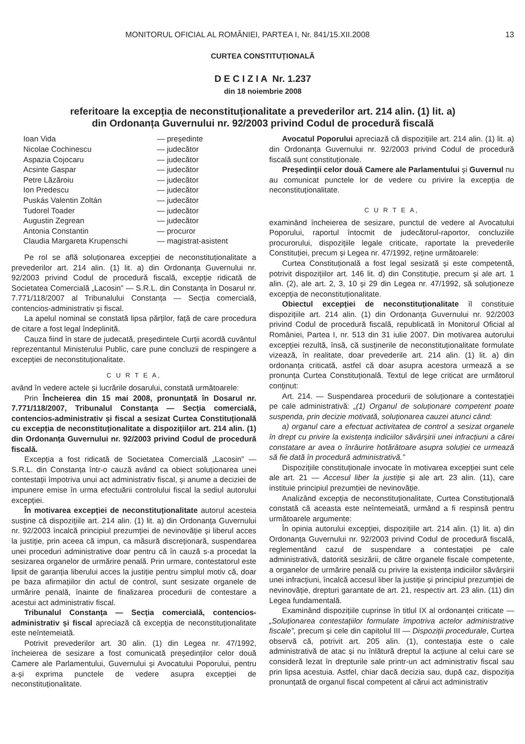MONITORUL OFICIAL AL ROMÂNIEI, PARTEA I, Nr. 841/15.XII.2008 13
CURTEA CONSTITUȚIONALĂ
D E C I Z I A Nr. 1.237
din 18 noiembrie 2008
referitoare la excepția de neconstituționalitate a prevederilor art. 214 alin. (1) lit. a)
din Ordonanța Guvernului nr. 92/2003 privind Codul de procedură fiscală
| Ioan Vida | — președinte |
| Nicolae Cochinescu | — judecător |
| Aspazia Cojocaru | — judecător |
| Acsinte Gaspar | — judecător |
| Petre Lăzăroiu | — judecător |
| Ion Predescu | — judecător |
| Puskás Valentin Zoltán | — judecător |
| Tudorel Toader | — judecător |
| Augustin Zegrean | — judecător |
| Antonia Constantin | — procuror |
| Claudia Margareta Krupenschi | — magistrat-asistent |
Pe rol se află soluționarea excepției de neconstituționalitate a prevederilor art. 214 alin. (1) lit. a) din Ordonanța Guvernului nr. 92/2003 privind Codul de procedură fiscală, excepție ridicată de Societatea Comercială „Lacosin” — S.R.L. din Constanța în Dosarul nr. 7.771/118/2007 al Tribunalului Constanța — Secția comercială, contencios-administrativ și fiscal.
La apelul nominal se constată lipsa părților, față de care procedura de citare a fost legal îndeplinită.
Cauza fiind în stare de judecată, președintele Curții acordă cuvântul reprezentantul Ministerului Public, care pune concluzii de respingere a excepției de neconstituționalitate.
C U R T E A,
având în vedere actele și lucrările dosarului, constată următoarele:
Prin Încheierea din 15 mai 2008, pronunțată în Dosarul nr. 7.771/118/2007, Tribunalul Constanța — Secția comercială, contencios-administrativ și fiscal a sesizat Curtea Constituțională cu excepția de neconstituționalitate a dispozițiilor art. 214 alin. (1) din Ordonanța Guvernului nr. 92/2003 privind Codul de procedură fiscală.
Excepția a fost ridicată de Societatea Comercială „Lacosin” — S.R.L. din Constanța într-o cauză având ca obiect soluționarea unei contestații împotriva unui act administrativ fiscal, și anume a deciziei de impunere emise în urma efectuării controlului fiscal la sediul autorului excepției.
În motivarea excepției de neconstituționalitate autorul acesteia susține că dispozițiile art. 214 alin. (1) lit. a) din Ordonanța Guvernului nr. 92/2003 încalcă principiul prezumției de nevinovăție și liberul acces la justiție, prin aceea că impun, ca măsură discreționară, suspendarea unei proceduri administrative doar pentru că în cauză s-a procedat la sesizarea organelor de urmărire penală. Prin urmare, contestatorul este lipsit de garanția liberului acces la justiție pentru simplul motiv că, doar pe baza afirmațiilor din actul de control, sunt sesizate organele de urmărire penală, înainte de finalizarea procedurii de contestare a acestui act administrativ fiscal.
Tribunalul Constanța — Secția comercială, contencios-administrativ și fiscal apreciază că excepția de neconstituționalitate este neîntemeiată.
Potrivit prevederilor art. 30 alin. (1) din Legea nr. 47/1992, încheierea de sesizare a fost comunicată președinților celor două Camere ale Parlamentului, Guvernului și Avocatului Poporului, pentru a-și exprima punctele de vedere asupra excepției de neconstituționalitate.
Avocatul Poporului apreciază că dispozițiile art. 214 alin. (1) lit. a) din Ordonanța Guvernului nr. 92/2003 privind Codul de procedură fiscală sunt constituționale.
Președinții celor două Camere ale Parlamentului și Guvernul nu au comunicat punctele lor de vedere cu privire la excepția de neconstituționalitate.
C U R T E A,
examinând încheierea de sesizare, punctul de vedere al Avocatului Poporului, raportul întocmit de judecătorul-raportor, concluziile procurorului, dispozițiile legale criticate, raportate la prevederile Constituției, precum și Legea nr. 47/1992, reține următoarele:
Curtea Constituțională a fost legal sesizată și este competentă, potrivit dispozițiilor art. 146 lit. d) din Constituție, precum și ale art. 1 alin. (2), ale art. 2, 3, 10 și 29 din Legea nr. 47/1992, să soluționeze excepția de neconstituționalitate.
Obiectul excepției de neconstituționalitate îl constituie dispozițiile art. 214 alin. (1) din Ordonanța Guvernului nr. 92/2003 privind Codul de procedură fiscală, republicată în Monitorul Oficial al României, Partea I, nr. 513 din 31 iulie 2007. Din motivarea autorului excepției rezultă, însă, că susținerile de neconstituționalitate formulate vizează, în realitate, doar prevederile art. 214 alin. (1) lit. a) din ordonanța criticată, astfel că doar asupra acestora urmează a se pronunța Curtea Constituțională. Textul de lege criticat are următorul conținut:
Art. 214. — Suspendarea procedurii de soluționare a contestației pe cale administrativă: „(1) Organul de soluționare competent poate suspenda, prin decizie motivată, soluționarea cauzei atunci când:
a) organul care a efectuat activitatea de control a sesizat organele în drept cu privire la existența indiciilor săvârșirii unei infracțiuni a cărei constatare ar avea o înrâurire hotărâtoare asupra soluției ce urmează să fie dată în procedură administrativă.”
Dispozițiile constituționale invocate în motivarea excepției sunt cele ale art. 21 — Accesul liber la justiție și ale art. 23 alin. (11), care instituie principiul prezumției de nevinovăție.
Analizând excepția de neconstituționalitate, Curtea Constituțională constată că aceasta este neîntemeiată, urmând a fi respinsă pentru următoarele argumente:
În opinia autorului excepției, dispozițiile art. 214 alin. (1) lit. a) din Ordonanța Guvernului nr. 92/2003 privind Codul de procedură fiscală, reglementând cazul de suspendare a contestației pe cale administrativă, datorită sesizării, de către organele fiscale competente, a organelor de urmărire penală cu privire la existența indiciilor săvârșirii unei infracțiuni, încalcă accesul liber la justiție și principiul prezumției de nevinovăție, drepturi garantate de art. 21, respectiv art. 23 alin. (11) din Legea fundamentală.
Examinând dispozițiile cuprinse în titlul IX al ordonanței criticate — „Soluționarea contestațiilor formulate împotriva actelor administrative fiscale”, precum și cele din capitolul III — Dispoziții procedurale, Curtea observă că, potrivit art. 205 alin. (1), contestația este o cale administrativă de atac și nu înlătură dreptul la acțiune al celui care se consideră lezat în drepturile sale printr-un act administrativ fiscal sau prin lipsa acestuia. Astfel, chiar dacă decizia sau, după caz, dispoziția pronunțată de organul fiscal competent al cărui act administrativ